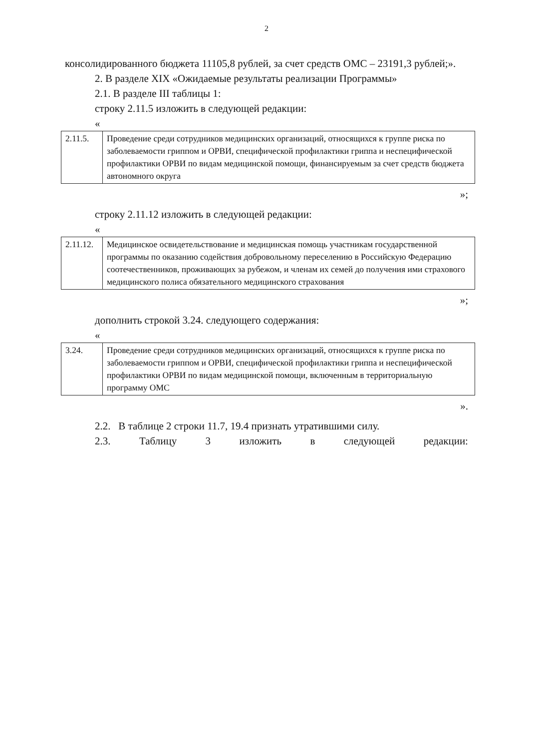2
консолидированного бюджета 11105,8 рублей, за счет средств ОМС – 23191,3 рублей;».
2. В разделе XIX «Ожидаемые результаты реализации Программы»
2.1. В разделе III таблицы 1:
строку 2.11.5 изложить в следующей редакции:
«
| 2.11.5. | Проведение среди сотрудников медицинских организаций, относящихся к группе риска по заболеваемости гриппом и ОРВИ, специфической профилактики гриппа и неспецифической профилактики ОРВИ по видам медицинской помощи, финансируемым за счет средств бюджета автономного округа |
»;
строку 2.11.12 изложить в следующей редакции:
«
| 2.11.12. | Медицинское освидетельствование и медицинская помощь участникам государственной программы по оказанию содействия добровольному переселению в Российскую Федерацию соотечественников, проживающих за рубежом, и членам их семей до получения ими страхового медицинского полиса обязательного медицинского страхования |
»;
дополнить строкой 3.24. следующего содержания:
«
| 3.24. | Проведение среди сотрудников медицинских организаций, относящихся к группе риска по заболеваемости гриппом и ОРВИ, специфической профилактики гриппа и неспецифической профилактики ОРВИ по видам медицинской помощи, включенным в территориальную программу ОМС |
».
2.2. В таблице 2 строки 11.7, 19.4 признать утратившими силу.
2.3. Таблицу 3 изложить в следующей редакции: